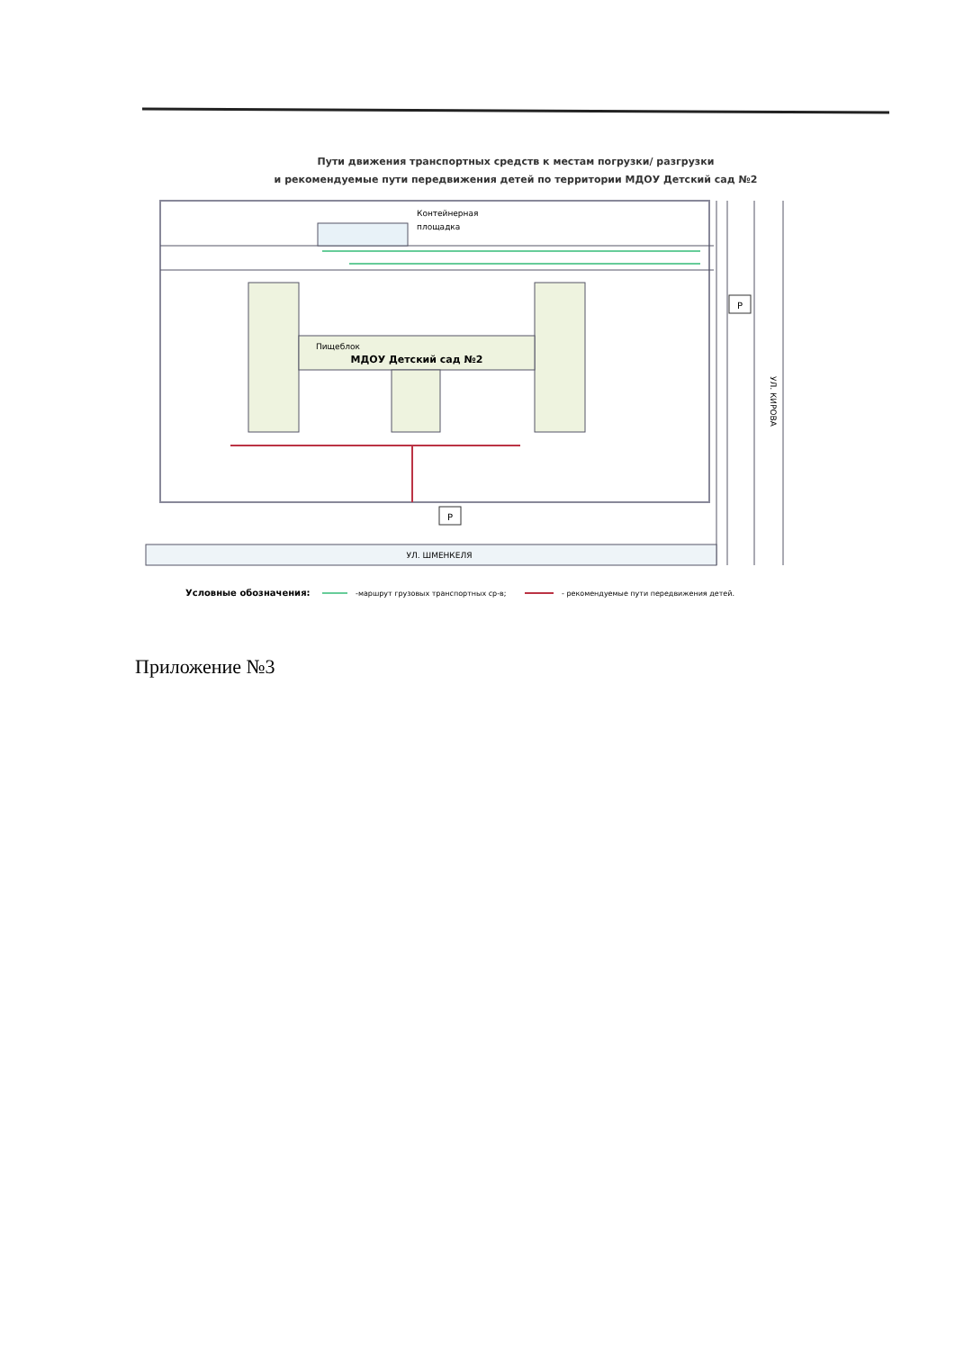Пути движения транспортных средств к местам погрузки/ разгрузки
и рекомендуемые пути передвижения детей по территории МДОУ Детский сад №2
Контейнерная
площадка
Пищеблок
МДОУ Детский сад №2
УЛ. ШМЕНКЕЛЯ
УЛ. КИРОВА
Р
Р
Условные обозначения:
-маршрут грузовых транспортных ср-в;
- рекомендуемые пути передвижения детей.
Приложение №3